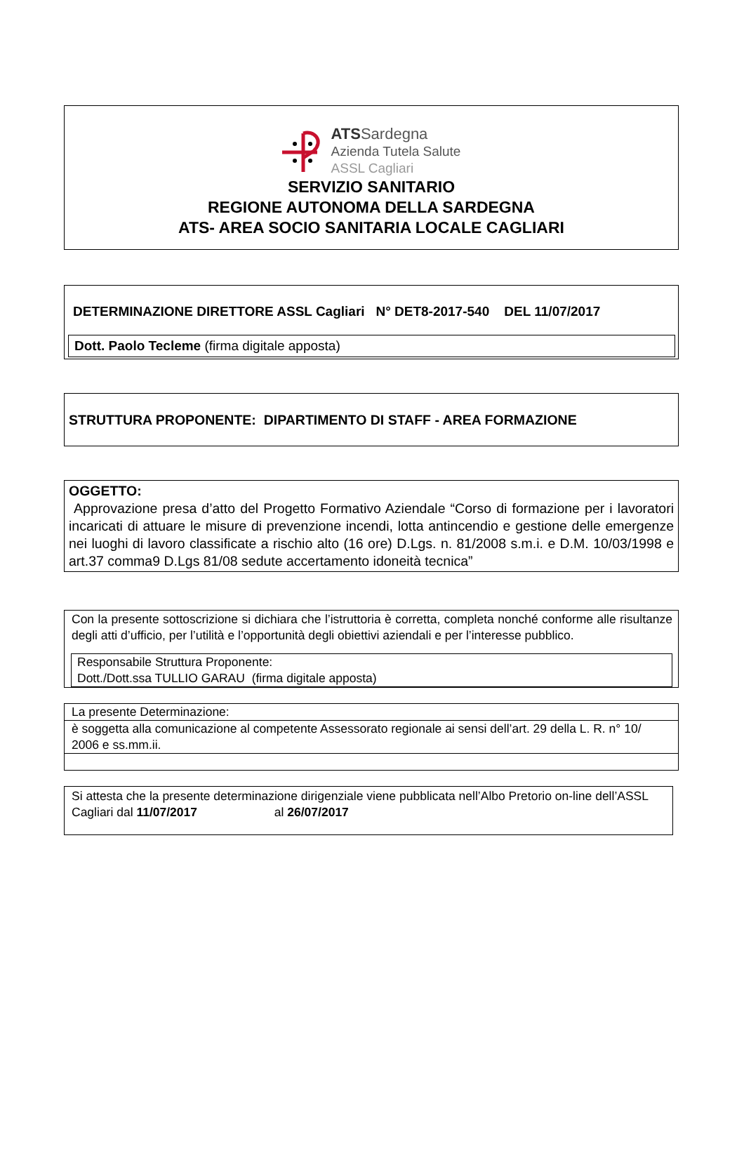ATS Sardegna
Azienda Tutela Salute
ASSL Cagliari
SERVIZIO SANITARIO
REGIONE AUTONOMA DELLA SARDEGNA
ATS- AREA SOCIO SANITARIA LOCALE CAGLIARI
DETERMINAZIONE DIRETTORE ASSL Cagliari N° DET8-2017-540 DEL 11/07/2017
Dott. Paolo Tecleme (firma digitale apposta)
STRUTTURA PROPONENTE: DIPARTIMENTO DI STAFF - AREA FORMAZIONE
OGGETTO:
Approvazione presa d’atto del Progetto Formativo Aziendale “Corso di formazione per i lavoratori incaricati di attuare le misure di prevenzione incendi, lotta antincendio e gestione delle emergenze nei luoghi di lavoro classificate a rischio alto (16 ore) D.Lgs. n. 81/2008 s.m.i. e D.M. 10/03/1998 e art.37 comma9 D.Lgs 81/08 sedute accertamento idoneità tecnica”
Con la presente sottoscrizione si dichiara che l’istruttoria è corretta, completa nonché conforme alle risultanze degli atti d’ufficio, per l’utilità e l’opportunità degli obiettivi aziendali e per l’interesse pubblico.
Responsabile Struttura Proponente:
Dott./Dott.ssa TULLIO GARAU (firma digitale apposta)
La presente Determinazione:
è soggetta alla comunicazione al competente Assessorato regionale ai sensi dell’art. 29 della L. R. n° 10/ 2006 e ss.mm.ii.
Si attesta che la presente determinazione dirigenziale viene pubblicata nell’Albo Pretorio on-line dell’ASSL Cagliari dal 11/07/2017 al 26/07/2017